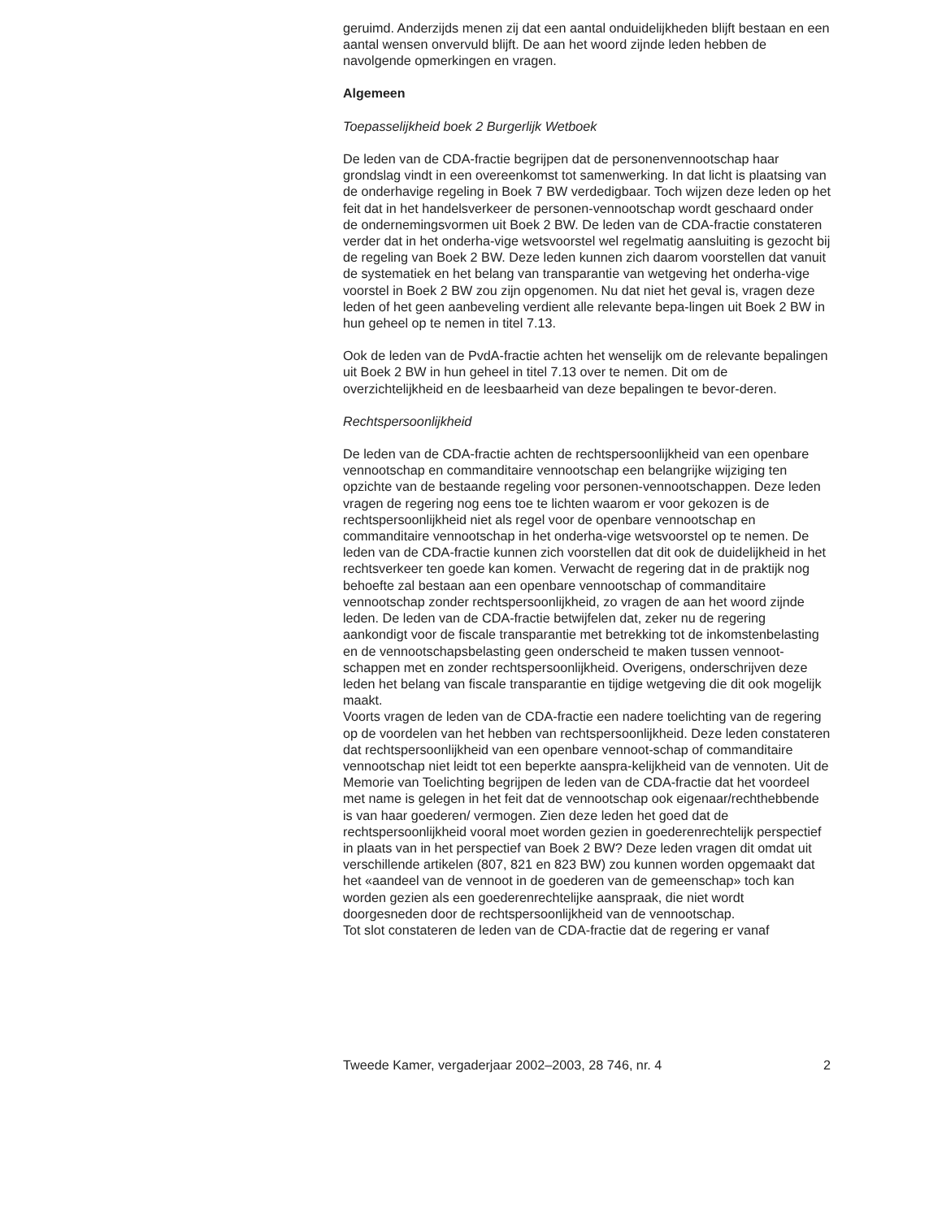geruimd. Anderzijds menen zij dat een aantal onduidelijkheden blijft bestaan en een aantal wensen onvervuld blijft. De aan het woord zijnde leden hebben de navolgende opmerkingen en vragen.
Algemeen
Toepasselijkheid boek 2 Burgerlijk Wetboek
De leden van de CDA-fractie begrijpen dat de personenvennootschap haar grondslag vindt in een overeenkomst tot samenwerking. In dat licht is plaatsing van de onderhavige regeling in Boek 7 BW verdedigbaar. Toch wijzen deze leden op het feit dat in het handelsverkeer de personen-vennootschap wordt geschaard onder de ondernemingsvormen uit Boek 2 BW. De leden van de CDA-fractie constateren verder dat in het onderha-vige wetsvoorstel wel regelmatig aansluiting is gezocht bij de regeling van Boek 2 BW. Deze leden kunnen zich daarom voorstellen dat vanuit de systematiek en het belang van transparantie van wetgeving het onderha-vige voorstel in Boek 2 BW zou zijn opgenomen. Nu dat niet het geval is, vragen deze leden of het geen aanbeveling verdient alle relevante bepa-lingen uit Boek 2 BW in hun geheel op te nemen in titel 7.13.
Ook de leden van de PvdA-fractie achten het wenselijk om de relevante bepalingen uit Boek 2 BW in hun geheel in titel 7.13 over te nemen. Dit om de overzichtelijkheid en de leesbaarheid van deze bepalingen te bevor-deren.
Rechtspersoonlijkheid
De leden van de CDA-fractie achten de rechtspersoonlijkheid van een openbare vennootschap en commanditaire vennootschap een belangrijke wijziging ten opzichte van de bestaande regeling voor personen-vennootschappen. Deze leden vragen de regering nog eens toe te lichten waarom er voor gekozen is de rechtspersoonlijkheid niet als regel voor de openbare vennootschap en commanditaire vennootschap in het onderha-vige wetsvoorstel op te nemen. De leden van de CDA-fractie kunnen zich voorstellen dat dit ook de duidelijkheid in het rechtsverkeer ten goede kan komen. Verwacht de regering dat in de praktijk nog behoefte zal bestaan aan een openbare vennootschap of commanditaire vennootschap zonder rechtspersoonlijkheid, zo vragen de aan het woord zijnde leden. De leden van de CDA-fractie betwijfelen dat, zeker nu de regering aankondigt voor de fiscale transparantie met betrekking tot de inkomstenbelasting en de vennootschapsbelasting geen onderscheid te maken tussen vennoot-schappen met en zonder rechtspersoonlijkheid. Overigens, onderschrijven deze leden het belang van fiscale transparantie en tijdige wetgeving die dit ook mogelijk maakt.
Voorts vragen de leden van de CDA-fractie een nadere toelichting van de regering op de voordelen van het hebben van rechtspersoonlijkheid. Deze leden constateren dat rechtspersoonlijkheid van een openbare vennoot-schap of commanditaire vennootschap niet leidt tot een beperkte aanspra-kelijkheid van de vennoten. Uit de Memorie van Toelichting begrijpen de leden van de CDA-fractie dat het voordeel met name is gelegen in het feit dat de vennootschap ook eigenaar/rechthebbende is van haar goederen/ vermogen. Zien deze leden het goed dat de rechtspersoonlijkheid vooral moet worden gezien in goederenrechtelijk perspectief in plaats van in het perspectief van Boek 2 BW? Deze leden vragen dit omdat uit verschillende artikelen (807, 821 en 823 BW) zou kunnen worden opgemaakt dat het «aandeel van de vennoot in de goederen van de gemeenschap» toch kan worden gezien als een goederenrechtelijke aanspraak, die niet wordt doorgesneden door de rechtspersoonlijkheid van de vennootschap.
Tot slot constateren de leden van de CDA-fractie dat de regering er vanaf
Tweede Kamer, vergaderjaar 2002–2003, 28 746, nr. 4 2